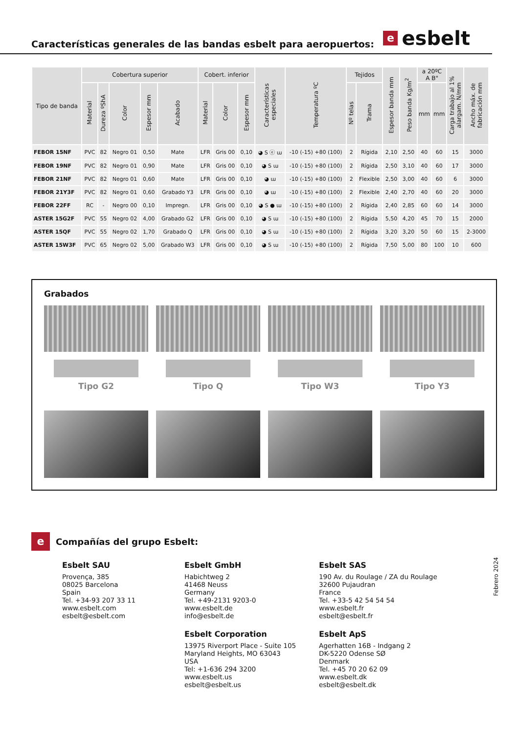Características generales de las bandas esbelt para aeropuertos:
eesbelt
| Tipo de banda | Cobertura superior | | | | | Cobert. inferior | | | Características especiales | Temperatura ºC | Tejidos | | Espesor banda mm | Peso banda Kg/m<sup>2</sup> | a 20ºC A B" | | Carga trabajo al 1% alargam. N/mm | Ancho máx. de fabricación mm |
| --- | --- | --- | --- | --- | --- | --- | --- | --- | --- | --- | --- | --- | --- | --- | --- | --- | --- | --- |
| | Material | Dureza ºShA | Color | Espesor mm | Acabado | Material | Color | Espesor mm | | | Nº telas | Trama | | | mm | mm | | |
| FEBOR 15NF | PVC | 82 | Negro 01 | 0,50 | Mate | LFR | Gris 00 | 0,10 | ◕ S ⓔ ɯ | -10 (-15) +80 (100) | 2 | Rígida | 2,10 | 2,50 | 40 | 60 | 15 | 3000 |
| FEBOR 19NF | PVC | 82 | Negro 01 | 0,90 | Mate | LFR | Gris 00 | 0,10 | ◕ S ɯ | -10 (-15) +80 (100) | 2 | Rígida | 2,50 | 3,10 | 40 | 60 | 17 | 3000 |
| FEBOR 21NF | PVC | 82 | Negro 01 | 0,60 | Mate | LFR | Gris 00 | 0,10 | ◕ ɯ | -10 (-15) +80 (100) | 2 | Flexible | 2,50 | 3,00 | 40 | 60 | 6 | 3000 |
| FEBOR 21Y3F | PVC | 82 | Negro 01 | 0,60 | Grabado Y3 | LFR | Gris 00 | 0,10 | ◕ ɯ | -10 (-15) +80 (100) | 2 | Flexible | 2,40 | 2,70 | 40 | 60 | 20 | 3000 |
| FEBOR 22FF | RC | - | Negro 00 | 0,10 | Impregn. | LFR | Gris 00 | 0,10 | ◕ S ● ɯ | -10 (-15) +80 (100) | 2 | Rígida | 2,40 | 2,85 | 60 | 60 | 14 | 3000 |
| ASTER 15G2F | PVC | 55 | Negro 02 | 4,00 | Grabado G2 | LFR | Gris 00 | 0,10 | ◕ S ɯ | -10 (-15) +80 (100) | 2 | Rígida | 5,50 | 4,20 | 45 | 70 | 15 | 2000 |
| ASTER 15QF | PVC | 55 | Negro 02 | 1,70 | Grabado Q | LFR | Gris 00 | 0,10 | ◕ S ɯ | -10 (-15) +80 (100) | 2 | Rígida | 3,20 | 3,20 | 50 | 60 | 15 | 2-3000 |
| ASTER 15W3F | PVC | 65 | Negro 02 | 5,00 | Grabado W3 | LFR | Gris 00 | 0,10 | ◕ S ɯ | -10 (-15) +80 (100) | 2 | Rígida | 7,50 | 5,00 | 80 | 100 | 10 | 600 |
Grabados
Tipo G2 Tipo Q Tipo W3 Tipo Y3
e Compañías del grupo Esbelt:
Esbelt SAU
Provença, 385
08025 Barcelona
Spain
Tel. +34-93 207 33 11
www.esbelt.com
esbelt@esbelt.com
Esbelt GmbH
Habichtweg 2
41468 Neuss
Germany
Tel. +49-2131 9203-0
www.esbelt.de
info@esbelt.de
Esbelt SAS
190 Av. du Roulage / ZA du Roulage
32600 Pujaudran
France
Tel. +33-5 42 54 54 54
www.esbelt.fr
esbelt@esbelt.fr
Esbelt Corporation
13975 Riverport Place - Suite 105
Maryland Heights, MO 63043
USA
Tel: +1-636 294 3200
www.esbelt.us
esbelt@esbelt.us
Esbelt ApS
Agerhatten 16B - Indgang 2
DK-5220 Odense SØ
Denmark
Tel. +45 70 20 62 09
www.esbelt.dk
esbelt@esbelt.dk
Febrero 2024